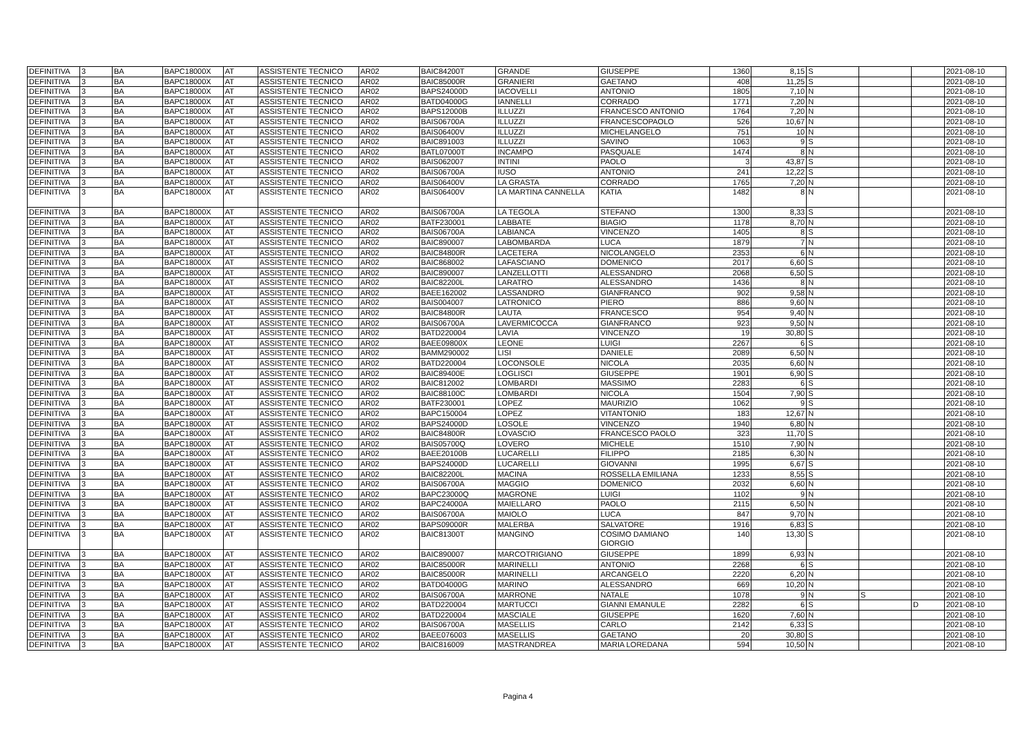| DEFINITIVA | 3 | BA | BAPC18000X | AT | ASSISTENTE TECNICO | AR02 | BAIC84200T | GRANDE | GIUSEPPE | 1360 | 8,15 | S | | | 2021-08-10 |
| DEFINITIVA | 3 | BA | BAPC18000X | AT | ASSISTENTE TECNICO | AR02 | BAIC85000R | GRANIERI | GAETANO | 408 | 11,25 | S | | | 2021-08-10 |
| DEFINITIVA | 3 | BA | BAPC18000X | AT | ASSISTENTE TECNICO | AR02 | BAPS24000D | IACOVELLI | ANTONIO | 1805 | 7,10 | N | | | 2021-08-10 |
| DEFINITIVA | 3 | BA | BAPC18000X | AT | ASSISTENTE TECNICO | AR02 | BATD04000G | IANNELLI | CORRADO | 1771 | 7,20 | N | | | 2021-08-10 |
| DEFINITIVA | 3 | BA | BAPC18000X | AT | ASSISTENTE TECNICO | AR02 | BAPS12000B | ILLUZZI | FRANCESCO ANTONIO | 1764 | 7,20 | N | | | 2021-08-10 |
| DEFINITIVA | 3 | BA | BAPC18000X | AT | ASSISTENTE TECNICO | AR02 | BAIS06700A | ILLUZZI | FRANCESCOPAOLO | 526 | 10,67 | N | | | 2021-08-10 |
| DEFINITIVA | 3 | BA | BAPC18000X | AT | ASSISTENTE TECNICO | AR02 | BAIS06400V | ILLUZZI | MICHELANGELO | 751 | 10 | N | | | 2021-08-10 |
| DEFINITIVA | 3 | BA | BAPC18000X | AT | ASSISTENTE TECNICO | AR02 | BAIC891003 | ILLUZZI | SAVINO | 1063 | 9 | S | | | 2021-08-10 |
| DEFINITIVA | 3 | BA | BAPC18000X | AT | ASSISTENTE TECNICO | AR02 | BATL07000T | INCAMPO | PASQUALE | 1474 | 8 | N | | | 2021-08-10 |
| DEFINITIVA | 3 | BA | BAPC18000X | AT | ASSISTENTE TECNICO | AR02 | BAIS062007 | INTINI | PAOLO | 3 | 43,87 | S | | | 2021-08-10 |
| DEFINITIVA | 3 | BA | BAPC18000X | AT | ASSISTENTE TECNICO | AR02 | BAIS06700A | IUSO | ANTONIO | 241 | 12,22 | S | | | 2021-08-10 |
| DEFINITIVA | 3 | BA | BAPC18000X | AT | ASSISTENTE TECNICO | AR02 | BAIS06400V | LA GRASTA | CORRADO | 1765 | 7,20 | N | | | 2021-08-10 |
| DEFINITIVA | 3 | BA | BAPC18000X | AT | ASSISTENTE TECNICO | AR02 | BAIS06400V | LA MARTINA CANNELLA | KATIA | 1482 | 8 | N | | | 2021-08-10 |
| DEFINITIVA | 3 | BA | BAPC18000X | AT | ASSISTENTE TECNICO | AR02 | BAIS06700A | LA TEGOLA | STEFANO | 1300 | 8,33 | S | | | 2021-08-10 |
| DEFINITIVA | 3 | BA | BAPC18000X | AT | ASSISTENTE TECNICO | AR02 | BATF230001 | LABBATE | BIAGIO | 1178 | 8,70 | N | | | 2021-08-10 |
| DEFINITIVA | 3 | BA | BAPC18000X | AT | ASSISTENTE TECNICO | AR02 | BAIS06700A | LABIANCA | VINCENZO | 1405 | 8 | S | | | 2021-08-10 |
| DEFINITIVA | 3 | BA | BAPC18000X | AT | ASSISTENTE TECNICO | AR02 | BAIC890007 | LABOMBARDA | LUCA | 1879 | 7 | N | | | 2021-08-10 |
| DEFINITIVA | 3 | BA | BAPC18000X | AT | ASSISTENTE TECNICO | AR02 | BAIC84800R | LACETERA | NICOLANGELO | 2353 | 6 | N | | | 2021-08-10 |
| DEFINITIVA | 3 | BA | BAPC18000X | AT | ASSISTENTE TECNICO | AR02 | BAIC868002 | LAFASCIANO | DOMENICO | 2017 | 6,60 | S | | | 2021-08-10 |
| DEFINITIVA | 3 | BA | BAPC18000X | AT | ASSISTENTE TECNICO | AR02 | BAIC890007 | LANZELLOTTI | ALESSANDRO | 2068 | 6,50 | S | | | 2021-08-10 |
| DEFINITIVA | 3 | BA | BAPC18000X | AT | ASSISTENTE TECNICO | AR02 | BAIC82200L | LARATRO | ALESSANDRO | 1436 | 8 | N | | | 2021-08-10 |
| DEFINITIVA | 3 | BA | BAPC18000X | AT | ASSISTENTE TECNICO | AR02 | BAEE162002 | LASSANDRO | GIANFRANCO | 902 | 9,58 | N | | | 2021-08-10 |
| DEFINITIVA | 3 | BA | BAPC18000X | AT | ASSISTENTE TECNICO | AR02 | BAIS004007 | LATRONICO | PIERO | 886 | 9,60 | N | | | 2021-08-10 |
| DEFINITIVA | 3 | BA | BAPC18000X | AT | ASSISTENTE TECNICO | AR02 | BAIC84800R | LAUTA | FRANCESCO | 954 | 9,40 | N | | | 2021-08-10 |
| DEFINITIVA | 3 | BA | BAPC18000X | AT | ASSISTENTE TECNICO | AR02 | BAIS06700A | LAVERMICOCCA | GIANFRANCO | 923 | 9,50 | N | | | 2021-08-10 |
| DEFINITIVA | 3 | BA | BAPC18000X | AT | ASSISTENTE TECNICO | AR02 | BATD220004 | LAVIA | VINCENZO | 19 | 30,80 | S | | | 2021-08-10 |
| DEFINITIVA | 3 | BA | BAPC18000X | AT | ASSISTENTE TECNICO | AR02 | BAEE09800X | LEONE | LUIGI | 2267 | 6 | S | | | 2021-08-10 |
| DEFINITIVA | 3 | BA | BAPC18000X | AT | ASSISTENTE TECNICO | AR02 | BAMM290002 | LISI | DANIELE | 2089 | 6,50 | N | | | 2021-08-10 |
| DEFINITIVA | 3 | BA | BAPC18000X | AT | ASSISTENTE TECNICO | AR02 | BATD220004 | LOCONSOLE | NICOLA | 2035 | 6,60 | N | | | 2021-08-10 |
| DEFINITIVA | 3 | BA | BAPC18000X | AT | ASSISTENTE TECNICO | AR02 | BAIC89400E | LOGLISCI | GIUSEPPE | 1901 | 6,90 | S | | | 2021-08-10 |
| DEFINITIVA | 3 | BA | BAPC18000X | AT | ASSISTENTE TECNICO | AR02 | BAIC812002 | LOMBARDI | MASSIMO | 2283 | 6 | S | | | 2021-08-10 |
| DEFINITIVA | 3 | BA | BAPC18000X | AT | ASSISTENTE TECNICO | AR02 | BAIC88100C | LOMBARDI | NICOLA | 1504 | 7,90 | S | | | 2021-08-10 |
| DEFINITIVA | 3 | BA | BAPC18000X | AT | ASSISTENTE TECNICO | AR02 | BATF230001 | LOPEZ | MAURIZIO | 1062 | 9 | S | | | 2021-08-10 |
| DEFINITIVA | 3 | BA | BAPC18000X | AT | ASSISTENTE TECNICO | AR02 | BAPC150004 | LOPEZ | VITANTONIO | 183 | 12,67 | N | | | 2021-08-10 |
| DEFINITIVA | 3 | BA | BAPC18000X | AT | ASSISTENTE TECNICO | AR02 | BAPS24000D | LOSOLE | VINCENZO | 1940 | 6,80 | N | | | 2021-08-10 |
| DEFINITIVA | 3 | BA | BAPC18000X | AT | ASSISTENTE TECNICO | AR02 | BAIC84800R | LOVASCIO | FRANCESCO PAOLO | 323 | 11,70 | S | | | 2021-08-10 |
| DEFINITIVA | 3 | BA | BAPC18000X | AT | ASSISTENTE TECNICO | AR02 | BAIS05700Q | LOVERO | MICHELE | 1510 | 7,90 | N | | | 2021-08-10 |
| DEFINITIVA | 3 | BA | BAPC18000X | AT | ASSISTENTE TECNICO | AR02 | BAEE20100B | LUCARELLI | FILIPPO | 2185 | 6,30 | N | | | 2021-08-10 |
| DEFINITIVA | 3 | BA | BAPC18000X | AT | ASSISTENTE TECNICO | AR02 | BAPS24000D | LUCARELLI | GIOVANNI | 1995 | 6,67 | S | | | 2021-08-10 |
| DEFINITIVA | 3 | BA | BAPC18000X | AT | ASSISTENTE TECNICO | AR02 | BAIC82200L | MACINA | ROSSELLA EMILIANA | 1233 | 8,55 | S | | | 2021-08-10 |
| DEFINITIVA | 3 | BA | BAPC18000X | AT | ASSISTENTE TECNICO | AR02 | BAIS06700A | MAGGIO | DOMENICO | 2032 | 6,60 | N | | | 2021-08-10 |
| DEFINITIVA | 3 | BA | BAPC18000X | AT | ASSISTENTE TECNICO | AR02 | BAPC23000Q | MAGRONE | LUIGI | 1102 | 9 | N | | | 2021-08-10 |
| DEFINITIVA | 3 | BA | BAPC18000X | AT | ASSISTENTE TECNICO | AR02 | BAPC24000A | MAIELLARO | PAOLO | 2115 | 6,50 | N | | | 2021-08-10 |
| DEFINITIVA | 3 | BA | BAPC18000X | AT | ASSISTENTE TECNICO | AR02 | BAIS06700A | MAIOLO | LUCA | 847 | 9,70 | N | | | 2021-08-10 |
| DEFINITIVA | 3 | BA | BAPC18000X | AT | ASSISTENTE TECNICO | AR02 | BAPS09000R | MALERBA | SALVATORE | 1916 | 6,83 | S | | | 2021-08-10 |
| DEFINITIVA | 3 | BA | BAPC18000X | AT | ASSISTENTE TECNICO | AR02 | BAIC81300T | MANGINO | COSIMO DAMIANO GIORGIO | 140 | 13,30 | S | | | 2021-08-10 |
| DEFINITIVA | 3 | BA | BAPC18000X | AT | ASSISTENTE TECNICO | AR02 | BAIC890007 | MARCOTRIGIANO | GIUSEPPE | 1899 | 6,93 | N | | | 2021-08-10 |
| DEFINITIVA | 3 | BA | BAPC18000X | AT | ASSISTENTE TECNICO | AR02 | BAIC85000R | MARINELLI | ANTONIO | 2268 | 6 | S | | | 2021-08-10 |
| DEFINITIVA | 3 | BA | BAPC18000X | AT | ASSISTENTE TECNICO | AR02 | BAIC85000R | MARINELLI | ARCANGELO | 2220 | 6,20 | N | | | 2021-08-10 |
| DEFINITIVA | 3 | BA | BAPC18000X | AT | ASSISTENTE TECNICO | AR02 | BATD04000G | MARINO | ALESSANDRO | 669 | 10,20 | N | | | 2021-08-10 |
| DEFINITIVA | 3 | BA | BAPC18000X | AT | ASSISTENTE TECNICO | AR02 | BAIS06700A | MARRONE | NATALE | 1078 | 9 | N | S | | 2021-08-10 |
| DEFINITIVA | 3 | BA | BAPC18000X | AT | ASSISTENTE TECNICO | AR02 | BATD220004 | MARTUCCI | GIANNI EMANULE | 2282 | 6 | S | | D | 2021-08-10 |
| DEFINITIVA | 3 | BA | BAPC18000X | AT | ASSISTENTE TECNICO | AR02 | BATD220004 | MASCIALE | GIUSEPPE | 1620 | 7,60 | N | | | 2021-08-10 |
| DEFINITIVA | 3 | BA | BAPC18000X | AT | ASSISTENTE TECNICO | AR02 | BAIS06700A | MASELLIS | CARLO | 2142 | 6,33 | S | | | 2021-08-10 |
| DEFINITIVA | 3 | BA | BAPC18000X | AT | ASSISTENTE TECNICO | AR02 | BAEE076003 | MASELLIS | GAETANO | 20 | 30,80 | S | | | 2021-08-10 |
| DEFINITIVA | 3 | BA | BAPC18000X | AT | ASSISTENTE TECNICO | AR02 | BAIC816009 | MASTRANDREA | MARIA LOREDANA | 594 | 10,50 | N | | | 2021-08-10 |
Pagina 4